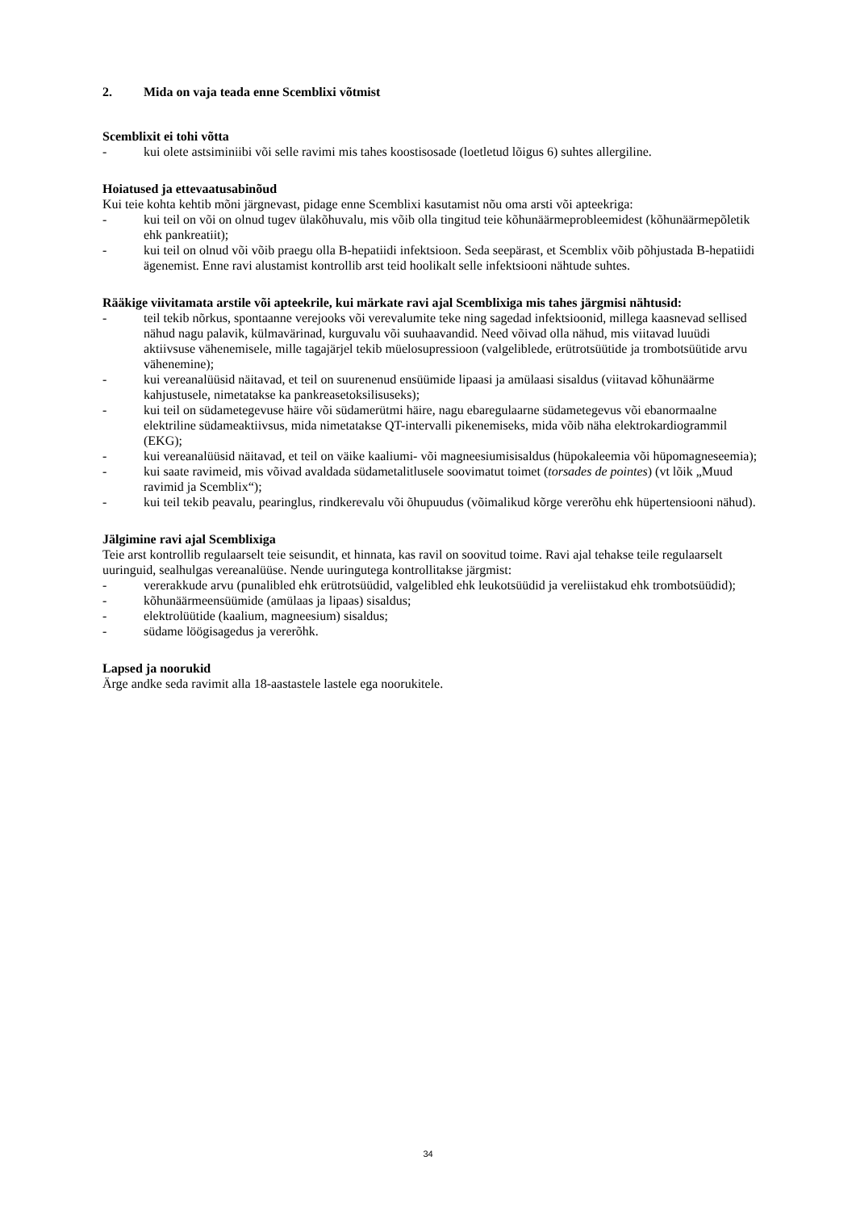2. Mida on vaja teada enne Scemblixi võtmist
Scemblixit ei tohi võtta
- kui olete astsiminiibi või selle ravimi mis tahes koostisosade (loetletud lõigus 6) suhtes allergiline.
Hoiatused ja ettevaatusabinõud
Kui teie kohta kehtib mõni järgnevast, pidage enne Scemblixi kasutamist nõu oma arsti või apteekriga:
- kui teil on või on olnud tugev ülakõhuvalu, mis võib olla tingitud teie kõhunäärmeprobleemidest (kõhunäärmepõletik ehk pankreatiit);
- kui teil on olnud või võib praegu olla B-hepatiidi infektsioon. Seda seepärast, et Scemblix võib põhjustada B-hepatiidi ägenemist. Enne ravi alustamist kontrollib arst teid hoolikalt selle infektsiooni nähtude suhtes.
Rääkige viivitamata arstile või apteekrile, kui märkate ravi ajal Scemblixiga mis tahes järgmisi nähtusid:
- teil tekib nõrkus, spontaanne verejooks või verevalumite teke ning sagedad infektsioonid, millega kaasnevad sellised nähud nagu palavik, külmavärinad, kurguvalu või suuhaavandid. Need võivad olla nähud, mis viitavad luuüdi aktiivsuse vähenemisele, mille tagajärjel tekib müelosupressioon (valgeliblede, erütrotsüütide ja trombotsüütide arvu vähenemine);
- kui vereanalüüsid näitavad, et teil on suurenenud ensüümide lipaasi ja amülaasi sisaldus (viitavad kõhunäärme kahjustusele, nimetatakse ka pankreasetoksilisuseks);
- kui teil on südametegevuse häire või südamerütmi häire, nagu ebaregulaarne südametegevus või ebanormaalne elektriline südameaktiivsus, mida nimetatakse QT-intervalli pikenemiseks, mida võib näha elektrokardiogrammil (EKG);
- kui vereanalüüsid näitavad, et teil on väike kaaliumi- või magneesiumisisaldus (hüpokaleemia või hüpomagneseemia);
- kui saate ravimeid, mis võivad avaldada südametalitlusele soovimatut toimet (torsades de pointes) (vt lõik „Muud ravimid ja Scemblix“);
- kui teil tekib peavalu, pearinglus, rindkerevalu või õhupuudus (võimalikud kõrge vererõhu ehk hüpertensiooni nähud).
Jälgimine ravi ajal Scemblixiga
Teie arst kontrollib regulaarselt teie seisundit, et hinnata, kas ravil on soovitud toime. Ravi ajal tehakse teile regulaarselt uuringuid, sealhulgas vereanalüüse. Nende uuringutega kontrollitakse järgmist:
- vererakkude arvu (punalibled ehk erütrotsüüdid, valgelibled ehk leukotsüüdid ja vereliistakud ehk trombotsüüdid);
- kõhunäärmeensüümide (amülaas ja lipaas) sisaldus;
- elektrolüütide (kaalium, magneesium) sisaldus;
- südame löögisagedus ja vererõhk.
Lapsed ja noorukid
Ärge andke seda ravimit alla 18-aastastele lastele ega noorukitele.
34